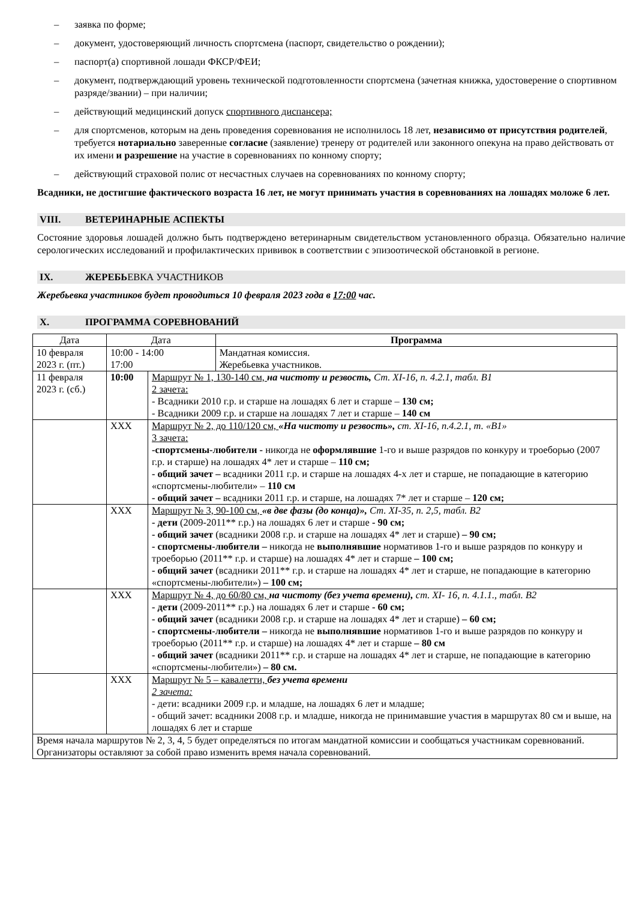– заявка по форме;
– документ, удостоверяющий личность спортсмена (паспорт, свидетельство о рождении);
– паспорт(а) спортивной лошади ФКСР/ФЕИ;
– документ, подтверждающий уровень технической подготовленности спортсмена (зачетная книжка, удостоверение о спортивном разряде/звании) – при наличии;
– действующий медицинский допуск спортивного диспансера;
– для спортсменов, которым на день проведения соревнования не исполнилось 18 лет, независимо от присутствия родителей, требуется нотариально заверенные согласие (заявление) тренеру от родителей или законного опекуна на право действовать от их имени и разрешение на участие в соревнованиях по конному спорту;
– действующий страховой полис от несчастных случаев на соревнованиях по конному спорту;
Всадники, не достигшие фактического возраста 16 лет, не могут принимать участия в соревнованиях на лошадях моложе 6 лет.
VIII. ВЕТЕРИНАРНЫЕ АСПЕКТЫ
Состояние здоровья лошадей должно быть подтверждено ветеринарным свидетельством установленного образца. Обязательно наличие серологических исследований и профилактических прививок в соответствии с эпизоотической обстановкой в регионе.
IX. ЖЕРЕБЬЕВКА УЧАСТНИКОВ
Жеребьевка участников будет проводиться 10 февраля 2023 года в 17:00 час.
X. ПРОГРАММА СОРЕВНОВАНИЙ
| Дата | Дата | | Программа |
| --- | --- | --- | --- |
| 10 февраля 2023 г. (пт.) | 10:00 - 14:00 17:00 | | Мандатная комиссия. Жеребьевка участников. |
| 11 февраля 2023 г. (сб.) | 10:00 | Маршрут № 1, 130-140 см, на чистоту и резвость, Ст. XI-16, п. 4.2.1, табл. В1 2 зачета: - Всадники 2010 г.р. и старше на лошадях 6 лет и старше – 130 см; - Всадники 2009 г.р. и старше на лошадях 7 лет и старше – 140 см | |
| | XXX | Маршрут № 2, до 110/120 см, «На чистоту и резвость», ст. XI-16, п.4.2.1, т. «В1» 3 зачета: -спортсмены-любители - никогда не оформлявшие 1-го и выше разрядов по конкуру и троеборью (2007 г.р. и старше) на лошадях 4* лет и старше – 110 см; - общий зачет – всадники 2011 г.р. и старше на лошадях 4-х лет и старше, не попадающие в категорию «спортсмены-любители» – 110 см - общий зачет – всадники 2011 г.р. и старше, на лошадях 7* лет и старше – 120 см; | |
| | XXX | Маршрут № 3, 90-100 см, «в две фазы (до конца)», Ст. XI-35, п. 2,5, табл. В2 - дети (2009-2011** г.р.) на лошадях 6 лет и старше - 90 см; - общий зачет (всадники 2008 г.р. и старше на лошадях 4* лет и старше) – 90 см; - спортсмены-любители – никогда не выполнявшие нормативов 1-го и выше разрядов по конкуру и троеборью (2011** г.р. и старше) на лошадях 4* лет и старше – 100 см; - общий зачет (всадники 2011** г.р. и старше на лошадях 4* лет и старше, не попадающие в категорию «спортсмены-любители») – 100 см; | |
| | XXX | Маршрут № 4, до 60/80 см, на чистоту (без учета времени), ст. XI- 16, п. 4.1.1., табл. В2 - дети (2009-2011** г.р.) на лошадях 6 лет и старше - 60 см; - общий зачет (всадники 2008 г.р. и старше на лошадях 4* лет и старше) – 60 см; - спортсмены-любители – никогда не выполнявшие нормативов 1-го и выше разрядов по конкуру и троеборью (2011** г.р. и старше) на лошадях 4* лет и старше – 80 см - общий зачет (всадники 2011** г.р. и старше на лошадях 4* лет и старше, не попадающие в категорию «спортсмены-любители») – 80 см. | |
| | XXX | Маршрут № 5 – кавалетти, без учета времени 2 зачета: - дети: всадники 2009 г.р. и младше, на лошадях 6 лет и младше; - общий зачет: всадники 2008 г.р. и младше, никогда не принимавшие участия в маршрутах 80 см и выше, на лошадях 6 лет и старше | |
| Время начала маршрутов № 2, 3, 4, 5 будет определяться по итогам мандатной комиссии и сообщаться участникам соревнований. Организаторы оставляют за собой право изменить время начала соревнований. | | | |